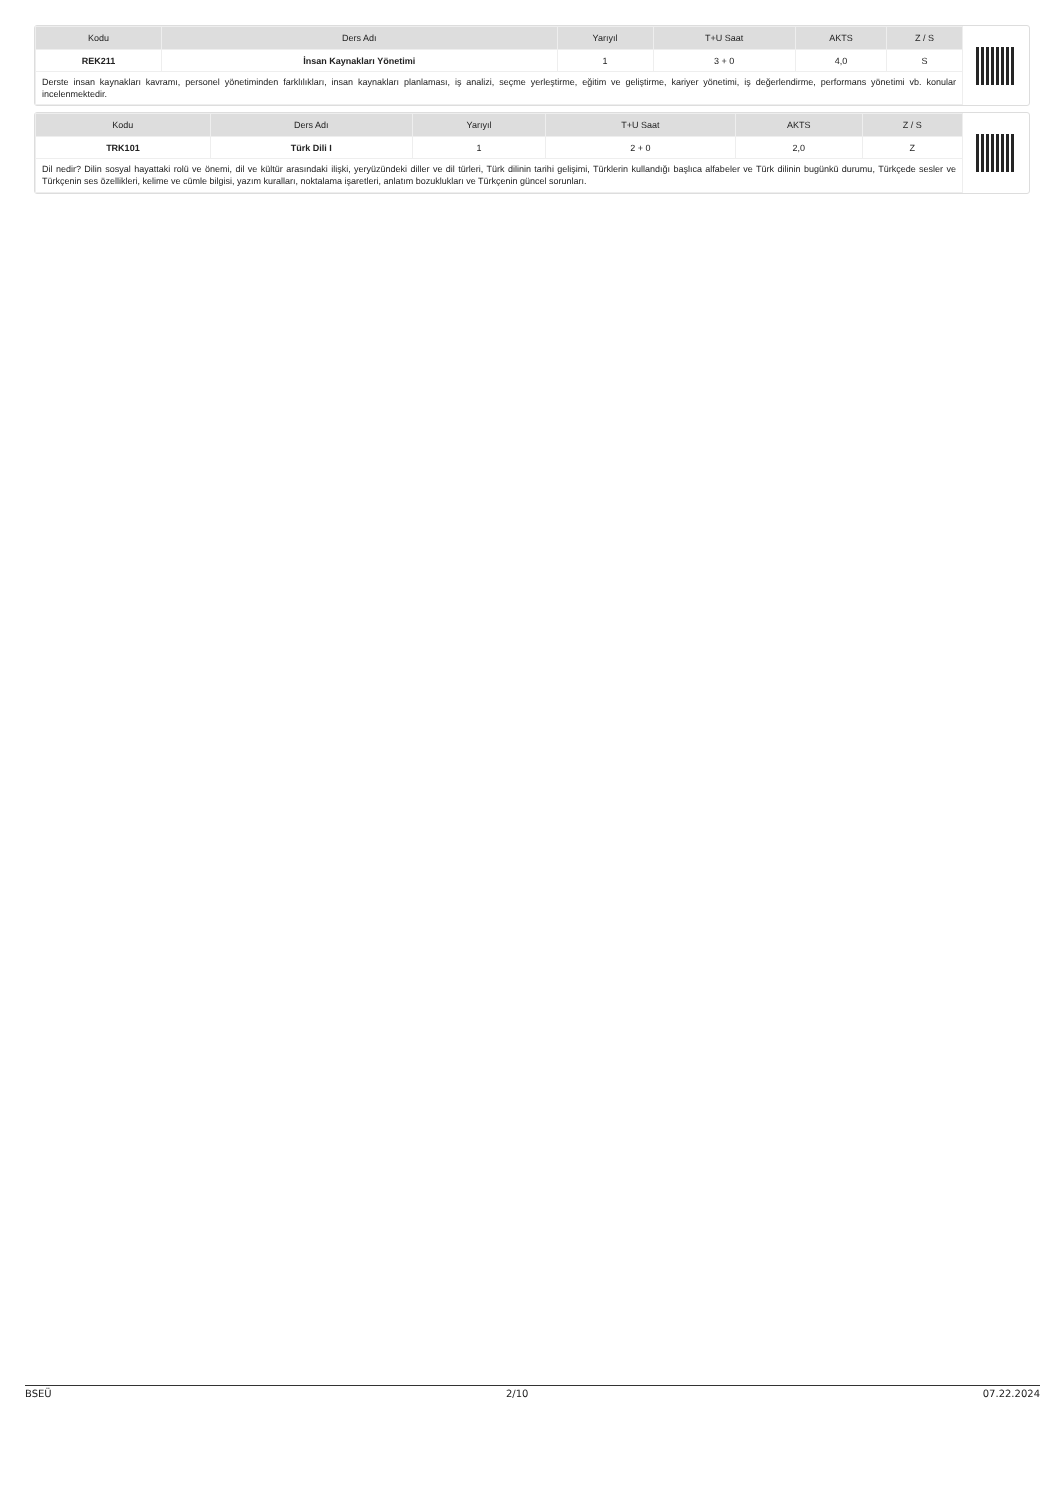| Kodu | Ders Adı | Yarıyıl | T+U Saat | AKTS | Z / S |
| --- | --- | --- | --- | --- | --- |
| REK211 | İnsan Kaynakları Yönetimi | 1 | 3 + 0 | 4,0 | S |
| Derste insan kaynakları kavramı, personel yönetiminden farklılıkları, insan kaynakları planlaması, iş analizi, seçme yerleştirme, eğitim ve geliştirme, kariyer yönetimi, iş değerlendirme, performans yönetimi vb. konular incelenmektedir. | | | | | |
| Kodu | Ders Adı | Yarıyıl | T+U Saat | AKTS | Z / S |
| --- | --- | --- | --- | --- | --- |
| TRK101 | Türk Dili I | 1 | 2 + 0 | 2,0 | Z |
| Dil nedir? Dilin sosyal hayattaki rolü ve önemi, dil ve kültür arasındaki ilişki, yeryüzündeki diller ve dil türleri, Türk dilinin tarihi gelişimi, Türklerin kullandığı başlıca alfabeler ve Türk dilinin bugünkü durumu, Türkçede sesler ve Türkçenin ses özellikleri, kelime ve cümle bilgisi, yazım kuralları, noktalama işaretleri, anlatım bozuklukları ve Türkçenin güncel sorunları. | | | | | |
BSEÜ 2/10 07.22.2024